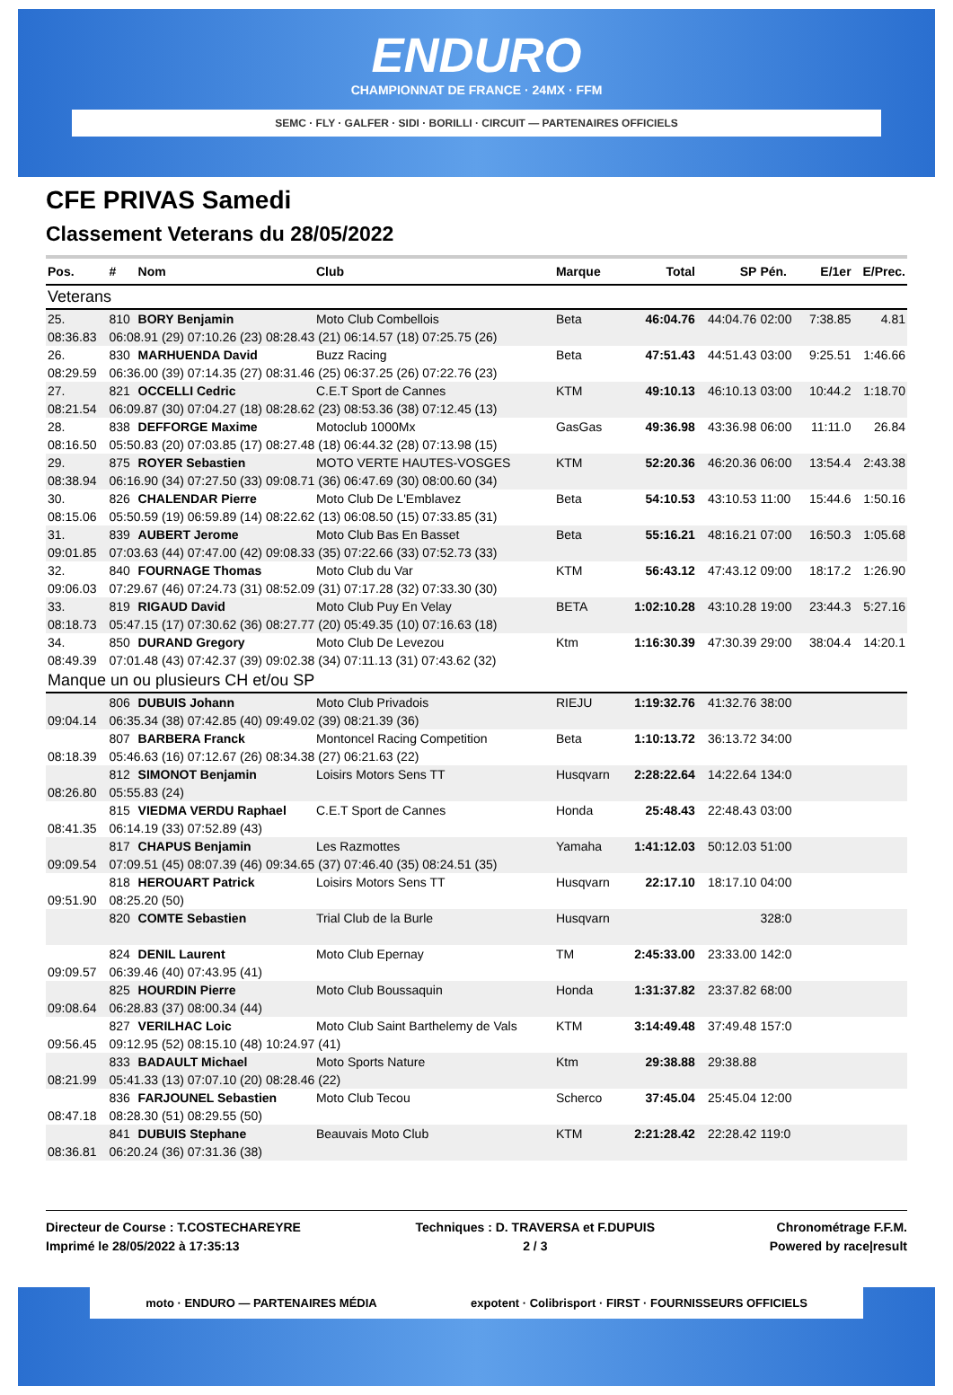ENDURO
CHAMPIONNAT DE FRANCE · 24MX · FFM
SEMC · FLY · GALFER · SIDI · BORILLI · CIRCUIT — PARTENAIRES OFFICIELS
CFE PRIVAS Samedi
Classement Veterans du 28/05/2022
| Pos. | # | Nom | Club | Marque | Total | SP | Pén. | E/1er | E/Prec. |
| --- | --- | --- | --- | --- | --- | --- | --- | --- | --- |
| Veterans | | | | | | | | | |
| 25. | 810 | BORY Benjamin | Moto Club Combellois | Beta | 46:04.76 | 44:04.76 | 02:00 | 7:38.85 | 4.81 |
| 08:36.83 | 06:08.91 (29) 07:10.26 (23) 08:28.43 (21) 06:14.57 (18) 07:25.75 (26) | | | | | | | | |
| 26. | 830 | MARHUENDA David | Buzz Racing | Beta | 47:51.43 | 44:51.43 | 03:00 | 9:25.51 | 1:46.66 |
| 08:29.59 | 06:36.00 (39) 07:14.35 (27) 08:31.46 (25) 06:37.25 (26) 07:22.76 (23) | | | | | | | | |
| 27. | 821 | OCCELLI Cedric | C.E.T Sport de Cannes | KTM | 49:10.13 | 46:10.13 | 03:00 | 10:44.2 | 1:18.70 |
| 08:21.54 | 06:09.87 (30) 07:04.27 (18) 08:28.62 (23) 08:53.36 (38) 07:12.45 (13) | | | | | | | | |
| 28. | 838 | DEFFORGE Maxime | Motoclub 1000Mx | GasGas | 49:36.98 | 43:36.98 | 06:00 | 11:11.0 | 26.84 |
| 08:16.50 | 05:50.83 (20) 07:03.85 (17) 08:27.48 (18) 06:44.32 (28) 07:13.98 (15) | | | | | | | | |
| 29. | 875 | ROYER Sebastien | MOTO VERTE HAUTES-VOSGES | KTM | 52:20.36 | 46:20.36 | 06:00 | 13:54.4 | 2:43.38 |
| 08:38.94 | 06:16.90 (34) 07:27.50 (33) 09:08.71 (36) 06:47.69 (30) 08:00.60 (34) | | | | | | | | |
| 30. | 826 | CHALENDAR Pierre | Moto Club De L'Emblavez | Beta | 54:10.53 | 43:10.53 | 11:00 | 15:44.6 | 1:50.16 |
| 08:15.06 | 05:50.59 (19) 06:59.89 (14) 08:22.62 (13) 06:08.50 (15) 07:33.85 (31) | | | | | | | | |
| 31. | 839 | AUBERT Jerome | Moto Club Bas En Basset | Beta | 55:16.21 | 48:16.21 | 07:00 | 16:50.3 | 1:05.68 |
| 09:01.85 | 07:03.63 (44) 07:47.00 (42) 09:08.33 (35) 07:22.66 (33) 07:52.73 (33) | | | | | | | | |
| 32. | 840 | FOURNAGE Thomas | Moto Club du Var | KTM | 56:43.12 | 47:43.12 | 09:00 | 18:17.2 | 1:26.90 |
| 09:06.03 | 07:29.67 (46) 07:24.73 (31) 08:52.09 (31) 07:17.28 (32) 07:33.30 (30) | | | | | | | | |
| 33. | 819 | RIGAUD David | Moto Club Puy En Velay | BETA | 1:02:10.28 | 43:10.28 | 19:00 | 23:44.3 | 5:27.16 |
| 08:18.73 | 05:47.15 (17) 07:30.62 (36) 08:27.77 (20) 05:49.35 (10) 07:16.63 (18) | | | | | | | | |
| 34. | 850 | DURAND Gregory | Moto Club De Levezou | Ktm | 1:16:30.39 | 47:30.39 | 29:00 | 38:04.4 | 14:20.1 |
| 08:49.39 | 07:01.48 (43) 07:42.37 (39) 09:02.38 (34) 07:11.13 (31) 07:43.62 (32) | | | | | | | | |
| Manque un ou plusieurs CH et/ou SP | | | | | | | | | |
| | 806 | DUBUIS Johann | Moto Club Privadois | RIEJU | 1:19:32.76 | 41:32.76 | 38:00 | | |
| 09:04.14 | 06:35.34 (38) 07:42.85 (40) 09:49.02 (39) 08:21.39 (36) | | | | | | | | |
| | 807 | BARBERA Franck | Montoncel Racing Competition | Beta | 1:10:13.72 | 36:13.72 | 34:00 | | |
| 08:18.39 | 05:46.63 (16) 07:12.67 (26) 08:34.38 (27) 06:21.63 (22) | | | | | | | | |
| | 812 | SIMONOT Benjamin | Loisirs Motors Sens TT | Husqvarn | 2:28:22.64 | 14:22.64 | 134:0 | | |
| 08:26.80 | 05:55.83 (24) | | | | | | | | |
| | 815 | VIEDMA VERDU Raphael | C.E.T Sport de Cannes | Honda | 25:48.43 | 22:48.43 | 03:00 | | |
| 08:41.35 | 06:14.19 (33) 07:52.89 (43) | | | | | | | | |
| | 817 | CHAPUS Benjamin | Les Razmottes | Yamaha | 1:41:12.03 | 50:12.03 | 51:00 | | |
| 09:09.54 | 07:09.51 (45) 08:07.39 (46) 09:34.65 (37) 07:46.40 (35) 08:24.51 (35) | | | | | | | | |
| | 818 | HEROUART Patrick | Loisirs Motors Sens TT | Husqvarn | 22:17.10 | 18:17.10 | 04:00 | | |
| 09:51.90 | 08:25.20 (50) | | | | | | | | |
| | 820 | COMTE Sebastien | Trial Club de la Burle | Husqvarn | | | 328:0 | | |
| | 824 | DENIL Laurent | Moto Club Epernay | TM | 2:45:33.00 | 23:33.00 | 142:0 | | |
| 09:09.57 | 06:39.46 (40) 07:43.95 (41) | | | | | | | | |
| | 825 | HOURDIN Pierre | Moto Club Boussaquin | Honda | 1:31:37.82 | 23:37.82 | 68:00 | | |
| 09:08.64 | 06:28.83 (37) 08:00.34 (44) | | | | | | | | |
| | 827 | VERILHAC Loic | Moto Club Saint Barthelemy de Vals | KTM | 3:14:49.48 | 37:49.48 | 157:0 | | |
| 09:56.45 | 09:12.95 (52) 08:15.10 (48) 10:24.97 (41) | | | | | | | | |
| | 833 | BADAULT Michael | Moto Sports Nature | Ktm | 29:38.88 | 29:38.88 | | | |
| 08:21.99 | 05:41.33 (13) 07:07.10 (20) 08:28.46 (22) | | | | | | | | |
| | 836 | FARJOUNEL Sebastien | Moto Club Tecou | Scherco | 37:45.04 | 25:45.04 | 12:00 | | |
| 08:47.18 | 08:28.30 (51) 08:29.55 (50) | | | | | | | | |
| | 841 | DUBUIS Stephane | Beauvais Moto Club | KTM | 2:21:28.42 | 22:28.42 | 119:0 | | |
| 08:36.81 | 06:20.24 (36) 07:31.36 (38) | | | | | | | | |
Directeur de Course : T.COSTECHAREYRE
Imprimé le 28/05/2022 à 17:35:13
Techniques : D. TRAVERSA et F.DUPUIS
2 / 3
Chronométrage F.F.M.
Powered by race|result
moto · ENDURO — PARTENAIRES MÉDIA expotent · Colibrisport · FIRST · FOURNISSEURS OFFICIELS